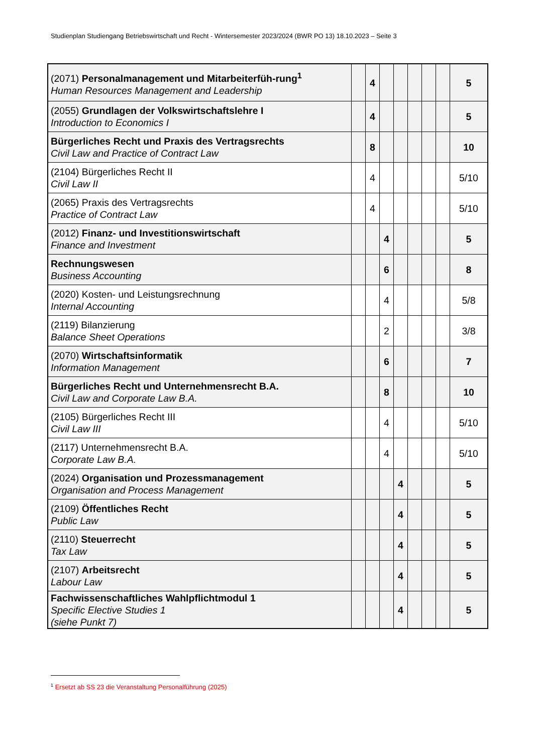Studienplan Studiengang Betriebswirtschaft und Recht - Wintersemester 2023/2024 (BWR PO 13) 18.10.2023 – Seite 3
| (2071) Personalmanagement und Mitarbeiterfüh-rung<sup>1</sup> Human Resources Management and Leadership | | 4 | | | | | | 5 |
| (2055) Grundlagen der Volkswirtschaftslehre I Introduction to Economics I | | 4 | | | | | | 5 |
| Bürgerliches Recht und Praxis des Vertragsrechts Civil Law and Practice of Contract Law | | 8 | | | | | | 10 |
| (2104) Bürgerliches Recht II Civil Law II | | 4 | | | | | | 5/10 |
| (2065) Praxis des Vertragsrechts Practice of Contract Law | | 4 | | | | | | 5/10 |
| (2012) Finanz- und Investitionswirtschaft Finance and Investment | | | 4 | | | | | 5 |
| Rechnungswesen Business Accounting | | | 6 | | | | | 8 |
| (2020) Kosten- und Leistungsrechnung Internal Accounting | | | 4 | | | | | 5/8 |
| (2119) Bilanzierung Balance Sheet Operations | | | 2 | | | | | 3/8 |
| (2070) Wirtschaftsinformatik Information Management | | | 6 | | | | | 7 |
| Bürgerliches Recht und Unternehmensrecht B.A. Civil Law and Corporate Law B.A. | | | 8 | | | | | 10 |
| (2105) Bürgerliches Recht III Civil Law III | | | 4 | | | | | 5/10 |
| (2117) Unternehmensrecht B.A. Corporate Law B.A. | | | 4 | | | | | 5/10 |
| (2024) Organisation und Prozessmanagement Organisation and Process Management | | | | 4 | | | | 5 |
| (2109) Öffentliches Recht Public Law | | | | 4 | | | | 5 |
| (2110) Steuerrecht Tax Law | | | | 4 | | | | 5 |
| (2107) Arbeitsrecht Labour Law | | | | 4 | | | | 5 |
| Fachwissenschaftliches Wahlpflichtmodul 1 Specific Elective Studies 1 (siehe Punkt 7) | | | | 4 | | | | 5 |
<sup>1</sup> Ersetzt ab SS 23 die Veranstaltung Personalführung (2025)